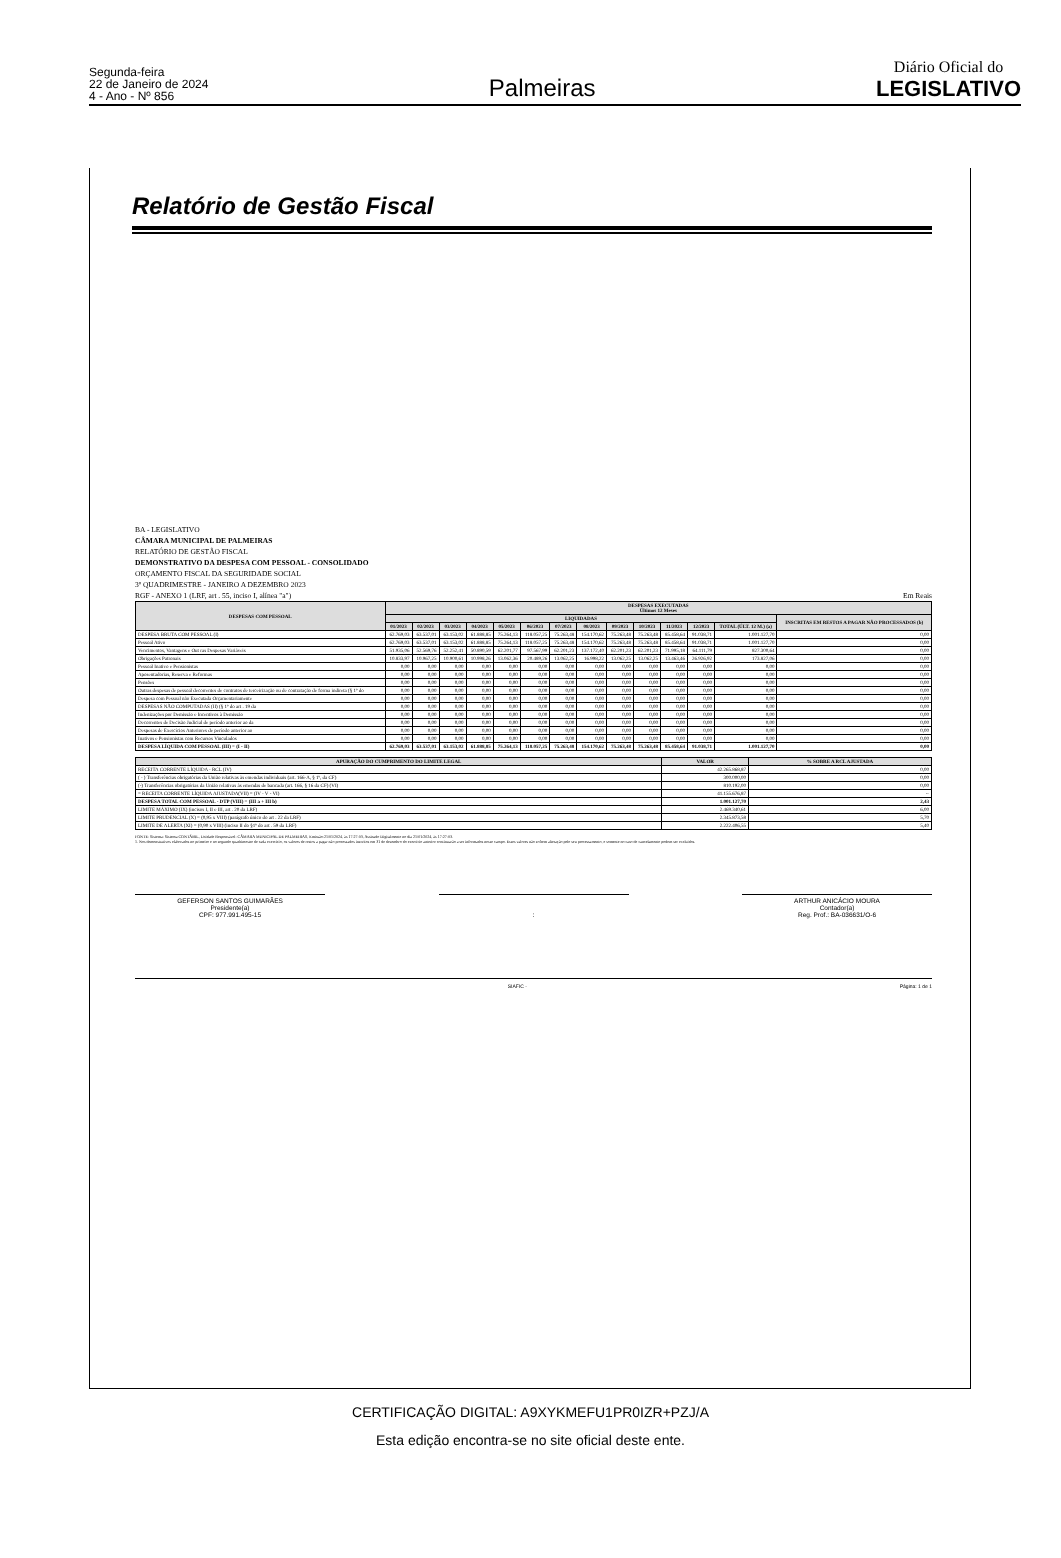Segunda-feira
22 de Janeiro de 2024
4 - Ano - Nº 856
Palmeiras
Diário Oficial do
LEGISLATIVO
Relatório de Gestão Fiscal
BA - LEGISLATIVO
CÂMARA MUNICIPAL DE PALMEIRAS
RELATÓRIO DE GESTÃO FISCAL
DEMONSTRATIVO DA DESPESA COM PESSOAL - CONSOLIDADO
ORÇAMENTO FISCAL DA SEGURIDADE SOCIAL
3º QUADRIMESTRE - JANEIRO A DEZEMBRO 2023
RGF - ANEXO 1 (LRF, art . 55, inciso I, alínea "a") Em Reais
| DESPESAS COM PESSOAL | DESPESAS EXECUTADAS Últimos 12 Meses | | | | | | | | | | | | | |
| --- | --- | --- | --- | --- | --- | --- | --- | --- | --- | --- | --- | --- | --- | --- |
| | LIQUIDADAS | | | | | | | | | | | | | INSCRITAS EM RESTOS A PAGAR NÃO PROCESSADOS (b) |
| | 01/2023 | 02/2023 | 03/2023 | 04/2023 | 05/2023 | 06/2023 | 07/2023 | 08/2023 | 09/2023 | 10/2023 | 11/2023 | 12/2023 | TOTAL (ÚLT. 12 M.) (a) | |
| DESPESA BRUTA COM PESSOAL (I) | 62.769,03 | 63.537,01 | 63.153,02 | 61.888,85 | 75.264,13 | 118.057,25 | 75.263,48 | 154.170,62 | 75.263,48 | 75.263,48 | 85.458,64 | 91.038,71 | 1.001.127,70 | 0,00 |
| Pessoal Ativo | 62.769,03 | 63.537,01 | 63.153,02 | 61.888,85 | 75.264,13 | 118.057,25 | 75.263,48 | 154.170,62 | 75.263,48 | 75.263,48 | 85.458,64 | 91.038,71 | 1.001.127,70 | 0,00 |
| Vencimentos, Vantagens e Out ras Despesas Variáveis | 51.935,06 | 52.569,76 | 52.252,41 | 50.890,59 | 62.201,77 | 97.567,99 | 62.201,23 | 137.172,40 | 62.201,23 | 62.201,23 | 71.995,18 | 64.111,79 | 827.300,64 | 0,00 |
| Obrigações Patronais | 10.833,97 | 10.967,25 | 10.900,61 | 10.998,26 | 13.062,36 | 20.489,26 | 13.062,25 | 16.998,22 | 13.062,25 | 13.062,25 | 13.463,46 | 26.926,92 | 173.827,06 | 0,00 |
| Pessoal Inativo e Pensionistas | 0,00 | 0,00 | 0,00 | 0,00 | 0,00 | 0,00 | 0,00 | 0,00 | 0,00 | 0,00 | 0,00 | 0,00 | 0,00 | 0,00 |
| Aposentadorias, Reserva e Reformas | 0,00 | 0,00 | 0,00 | 0,00 | 0,00 | 0,00 | 0,00 | 0,00 | 0,00 | 0,00 | 0,00 | 0,00 | 0,00 | 0,00 |
| Pensões | 0,00 | 0,00 | 0,00 | 0,00 | 0,00 | 0,00 | 0,00 | 0,00 | 0,00 | 0,00 | 0,00 | 0,00 | 0,00 | 0,00 |
| Outras despesas de pessoal decorrentes de contratos de terceirização ou de contratação de forma indireta (§ 1º do | 0,00 | 0,00 | 0,00 | 0,00 | 0,00 | 0,00 | 0,00 | 0,00 | 0,00 | 0,00 | 0,00 | 0,00 | 0,00 | 0,00 |
| Despesa com Pessoal não Executada Orçamentariamente | 0,00 | 0,00 | 0,00 | 0,00 | 0,00 | 0,00 | 0,00 | 0,00 | 0,00 | 0,00 | 0,00 | 0,00 | 0,00 | 0,00 |
| DESPESAS NÃO COMPUTADAS (II) (§ 1º do art . 19 da | 0,00 | 0,00 | 0,00 | 0,00 | 0,00 | 0,00 | 0,00 | 0,00 | 0,00 | 0,00 | 0,00 | 0,00 | 0,00 | 0,00 |
| Indenizações por Demissão e Incentivos à Demissão | 0,00 | 0,00 | 0,00 | 0,00 | 0,00 | 0,00 | 0,00 | 0,00 | 0,00 | 0,00 | 0,00 | 0,00 | 0,00 | 0,00 |
| Decorrentes de Decisão Judicial de período anterior ao da | 0,00 | 0,00 | 0,00 | 0,00 | 0,00 | 0,00 | 0,00 | 0,00 | 0,00 | 0,00 | 0,00 | 0,00 | 0,00 | 0,00 |
| Despesas de Exercícios Anteriores de período anterior ao | 0,00 | 0,00 | 0,00 | 0,00 | 0,00 | 0,00 | 0,00 | 0,00 | 0,00 | 0,00 | 0,00 | 0,00 | 0,00 | 0,00 |
| Inativos e Pensionistas com Recursos Vinculados | 0,00 | 0,00 | 0,00 | 0,00 | 0,00 | 0,00 | 0,00 | 0,00 | 0,00 | 0,00 | 0,00 | 0,00 | 0,00 | 0,00 |
| DESPESA LÍQUIDA COM PESSOAL (III) = (I - II) | 62.769,03 | 63.537,01 | 63.153,02 | 61.888,85 | 75.264,13 | 118.057,25 | 75.263,48 | 154.170,62 | 75.263,48 | 75.263,48 | 85.458,64 | 91.038,71 | 1.001.127,70 | 0,00 |
| APURAÇÃO DO CUMPRIMENTO DO LIMITE LEGAL | VALOR | % SOBRE A RCL AJUSTADA |
| --- | --- | --- |
| RECEITA CORRENTE LÍQUIDA - RCL (IV) | 42.265.868,87 | 0,00 |
| ( - ) Transferências obrigatórias da União relativas às emendas individuais (art. 166-A, § 1º, da CF) | 300.000,00 | 0,00 |
| (-) Transferências obrigatórias da União relativas às emendas de bancada (art. 166, § 16 da CF) (VI) | 810.192,00 | 0,00 |
| = RECEITA CORRENTE LÍQUIDA AJUSTADA(VII) = (IV - V - VI) | 41.155.676,87 | -- |
| DESPESA TOTAL COM PESSOAL - DTP (VIII) = (III a + III b) | 1.001.127,70 | 2,43 |
| LIMITE MÁXIMO (IX) (incisos I, II e III, art . 20 da LRF) | 2.469.340,61 | 6,00 |
| LIMITE PRUDENCIAL (X) = (0,95 x VIII) (parágrafo único do art . 22 da LRF) | 2.345.873,58 | 5,70 |
| LIMITE DE ALERTA (XI) = (0,90 x VIII) (inciso II do §1º do art . 59 da LRF) | 2.222.406,55 | 5,40 |
FONTE: Sistema: Sistema CONTÁBIL, Unidade Responsável: CÂMARA MUNICIPAL DE PALMEIRAS, Emissão:21/01/2024, às 17:27:03, Assinado Digitalmente no dia 21/01/2024, às 17:27:03.
1. Nos demonstrativos elaborados no primeiro e no segundo quadrimestre de cada exercício, os valores de restos a pagar não processados inscritos em 31 de dezembro do exercício anterior continuarão a ser informados nesse campo. Esses valores não sofrem alteração pelo seu processamento, e somente no caso de cancelamento podem ser excluídos.
GEFERSON SANTOS GUIMARÃES
Presidente(a)
CPF: 977.991.495-15
: ARTHUR ANICÁCIO MOURA
Contador(a)
Reg. Prof.: BA-036631/O-6
SIAFIC - Página: 1 de 1
CERTIFICAÇÃO DIGITAL: A9XYKMEFU1PR0IZR+PZJ/A
Esta edição encontra-se no site oficial deste ente.